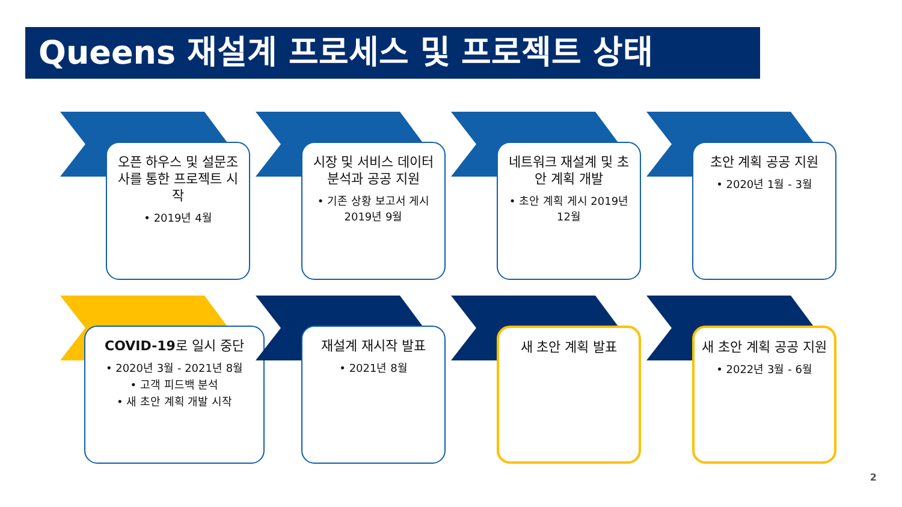Queens 재설계 프로세스 및 프로젝트 상태
오픈 하우스 및 설문조사를 통한 프로젝트 시작
• 2019년 4월
시장 및 서비스 데이터 분석과 공공 지원
• 기존 상황 보고서 게시 2019년 9월
네트워크 재설계 및 초안 계획 개발
• 초안 계획 게시 2019년 12월
초안 계획 공공 지원
• 2020년 1월 - 3월
COVID-19로 일시 중단
• 2020년 3월 - 2021년 8월
• 고객 피드백 분석
• 새 초안 계획 개발 시작
재설계 재시작 발표
• 2021년 8월
새 초안 계획 발표
새 초안 계획 공공 지원
• 2022년 3월 - 6월
2